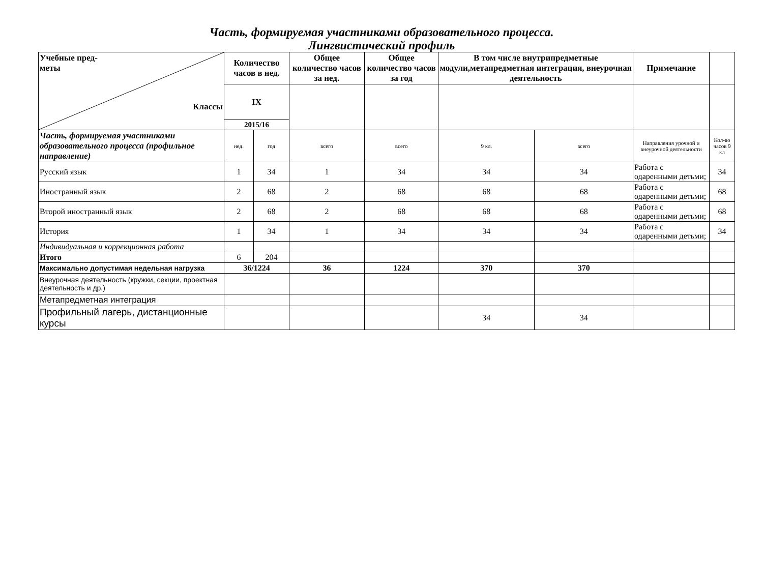Часть, формируемая участниками образовательного процесса.
Лингвистический профиль
| Учебные пред- меты Классы | Количество часов в нед. | | Общее количество часов за нед. | Общее количество часов за год | В том числе внутрипредметные модули,метапредметная интеграция, внеурочная деятельность | | Примечание | |
| --- | --- | --- | --- | --- | --- | --- | --- | --- |
| | IX | | | | | | | |
| | 2015/16 | | | | | | | |
| Часть, формируемая участниками образовательного процесса (профильное направление) | нед. | год | всего | всего | 9 кл. | всего | Направления урочной и внеурочной деятельности | Кол-во часов 9 кл |
| Русский язык | 1 | 34 | 1 | 34 | 34 | 34 | Работа с одаренными детьми; | 34 |
| Иностранный язык | 2 | 68 | 2 | 68 | 68 | 68 | Работа с одаренными детьми; | 68 |
| Второй иностранный язык | 2 | 68 | 2 | 68 | 68 | 68 | Работа с одаренными детьми; | 68 |
| История | 1 | 34 | 1 | 34 | 34 | 34 | Работа с одаренными детьми; | 34 |
| Индивидуальная и коррекционная работа | | | | | | | | |
| Итого | 6 | 204 | | | | | | |
| Максимально допустимая недельная нагрузка | 36/1224 | | 36 | 1224 | 370 | 370 | | |
| Внеурочная деятельность (кружки, секции, проектная деятельность и др.) | | | | | | | | |
| Метапредметная интеграция | | | | | | | | |
| Профильный лагерь, дистанционные курсы | | | | | 34 | 34 | | |